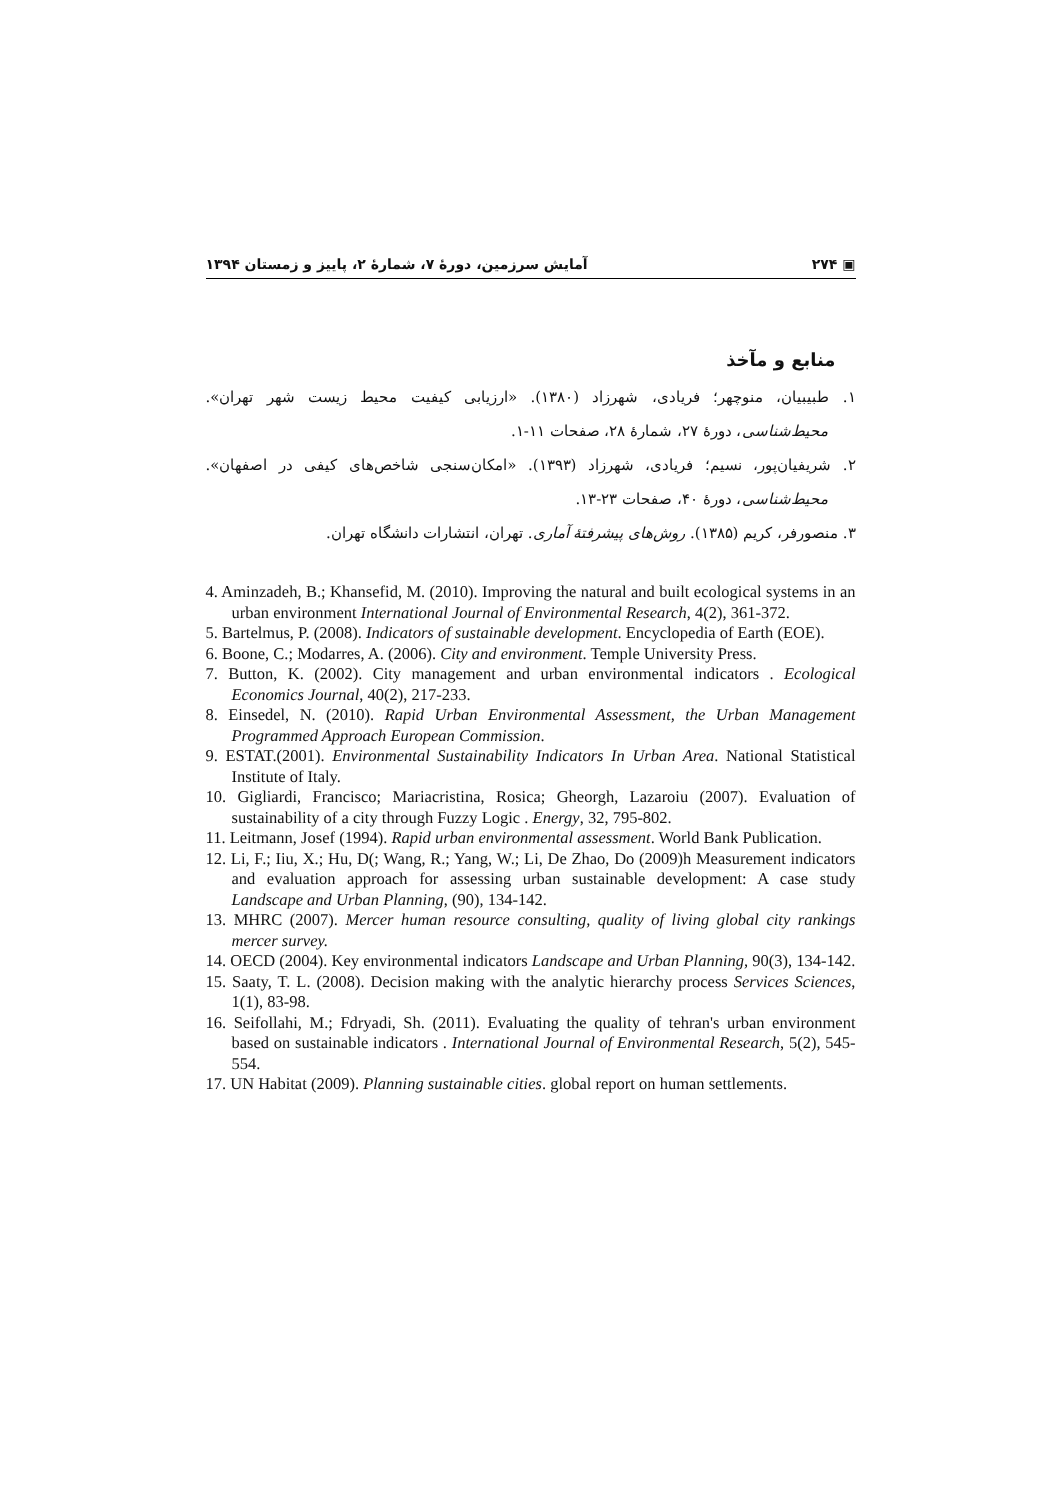▣ ۲۷۴ آمایش سرزمین، دورهٔ ۷، شمارهٔ ۲، پاییز و زمستان ۱۳۹۴
منابع و مآخذ
۱. طبیبیان، منوچهر؛ فریادی، شهرزاد (۱۳۸۰). «ارزیابی کیفیت محیط زیست شهر تهران». محیط‌شناسی، دورهٔ ۲۷، شمارهٔ ۲۸، صفحات ۱۱-۱.
۲. شریفیان‌پور، نسیم؛ فریادی، شهرزاد (۱۳۹۳). «امکان‌سنجی شاخص‌های کیفی در اصفهان». محیط‌شناسی، دورهٔ ۴۰، صفحات ۲۳-۱۳.
۳. منصورفر، کریم (۱۳۸۵). روش‌های پیشرفتهٔ آماری. تهران، انتشارات دانشگاه تهران.
4. Aminzadeh, B.; Khansefid, M. (2010). Improving the natural and built ecological systems in an urban environment International Journal of Environmental Research, 4(2), 361-372.
5. Bartelmus, P. (2008). Indicators of sustainable development. Encyclopedia of Earth (EOE).
6. Boone, C.; Modarres, A. (2006). City and environment. Temple University Press.
7. Button, K. (2002). City management and urban environmental indicators . Ecological Economics Journal, 40(2), 217-233.
8. Einsedel, N. (2010). Rapid Urban Environmental Assessment, the Urban Management Programmed Approach European Commission.
9. ESTAT.(2001). Environmental Sustainability Indicators In Urban Area. National Statistical Institute of Italy.
10. Gigliardi, Francisco; Mariacristina, Rosica; Gheorgh, Lazaroiu (2007). Evaluation of sustainability of a city through Fuzzy Logic . Energy, 32, 795-802.
11. Leitmann, Josef (1994). Rapid urban environmental assessment. World Bank Publication.
12. Li, F.; Iiu, X.; Hu, D(; Wang, R.; Yang, W.; Li, De Zhao, Do (2009)h Measurement indicators and evaluation approach for assessing urban sustainable development: A case study Landscape and Urban Planning, (90), 134-142.
13. MHRC (2007). Mercer human resource consulting, quality of living global city rankings mercer survey.
14. OECD (2004). Key environmental indicators Landscape and Urban Planning, 90(3), 134-142.
15. Saaty, T. L. (2008). Decision making with the analytic hierarchy process Services Sciences, 1(1), 83-98.
16. Seifollahi, M.; Fdryadi, Sh. (2011). Evaluating the quality of tehran's urban environment based on sustainable indicators . International Journal of Environmental Research, 5(2), 545-554.
17. UN Habitat (2009). Planning sustainable cities. global report on human settlements.